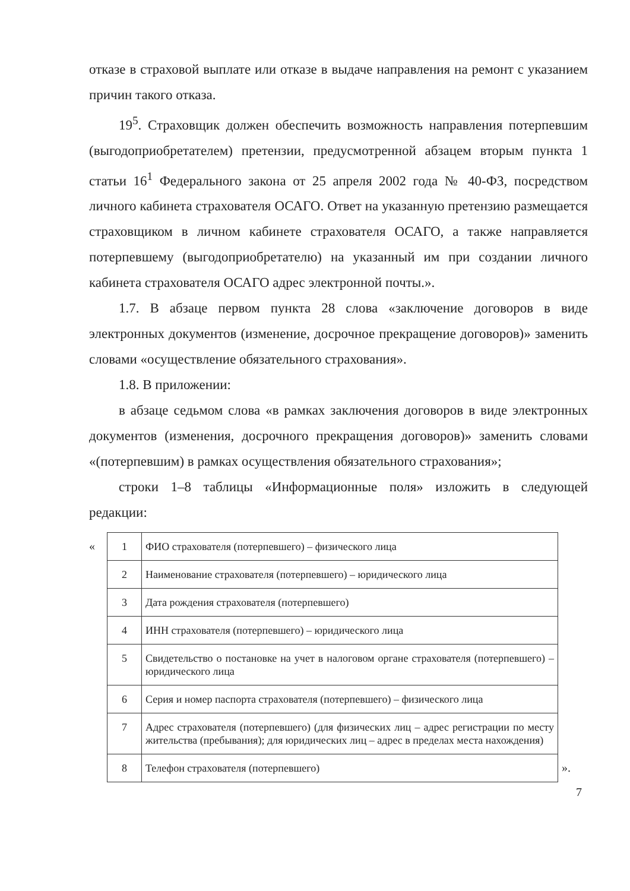отказе в страховой выплате или отказе в выдаче направления на ремонт с указанием причин такого отказа.
19<sup>5</sup>. Страховщик должен обеспечить возможность направления потерпевшим (выгодоприобретателем) претензии, предусмотренной абзацем вторым пункта 1 статьи 16<sup>1</sup> Федерального закона от 25 апреля 2002 года № 40-ФЗ, посредством личного кабинета страхователя ОСАГО. Ответ на указанную претензию размещается страховщиком в личном кабинете страхователя ОСАГО, а также направляется потерпевшему (выгодоприобретателю) на указанный им при создании личного кабинета страхователя ОСАГО адрес электронной почты.».
1.7. В абзаце первом пункта 28 слова «заключение договоров в виде электронных документов (изменение, досрочное прекращение договоров)» заменить словами «осуществление обязательного страхования».
1.8. В приложении:
в абзаце седьмом слова «в рамках заключения договоров в виде электронных документов (изменения, досрочного прекращения договоров)» заменить словами «(потерпевшим) в рамках осуществления обязательного страхования»;
строки 1–8 таблицы «Информационные поля» изложить в следующей редакции:
«
| 1 | ФИО страхователя (потерпевшего) – физического лица |
| 2 | Наименование страхователя (потерпевшего) – юридического лица |
| 3 | Дата рождения страхователя (потерпевшего) |
| 4 | ИНН страхователя (потерпевшего) – юридического лица |
| 5 | Свидетельство о постановке на учет в налоговом органе страхователя (потерпевшего) – юридического лица |
| 6 | Серия и номер паспорта страхователя (потерпевшего) – физического лица |
| 7 | Адрес страхователя (потерпевшего) (для физических лиц – адрес регистрации по месту жительства (пребывания); для юридических лиц – адрес в пределах места нахождения) |
| 8 | Телефон страхователя (потерпевшего) |
».
7